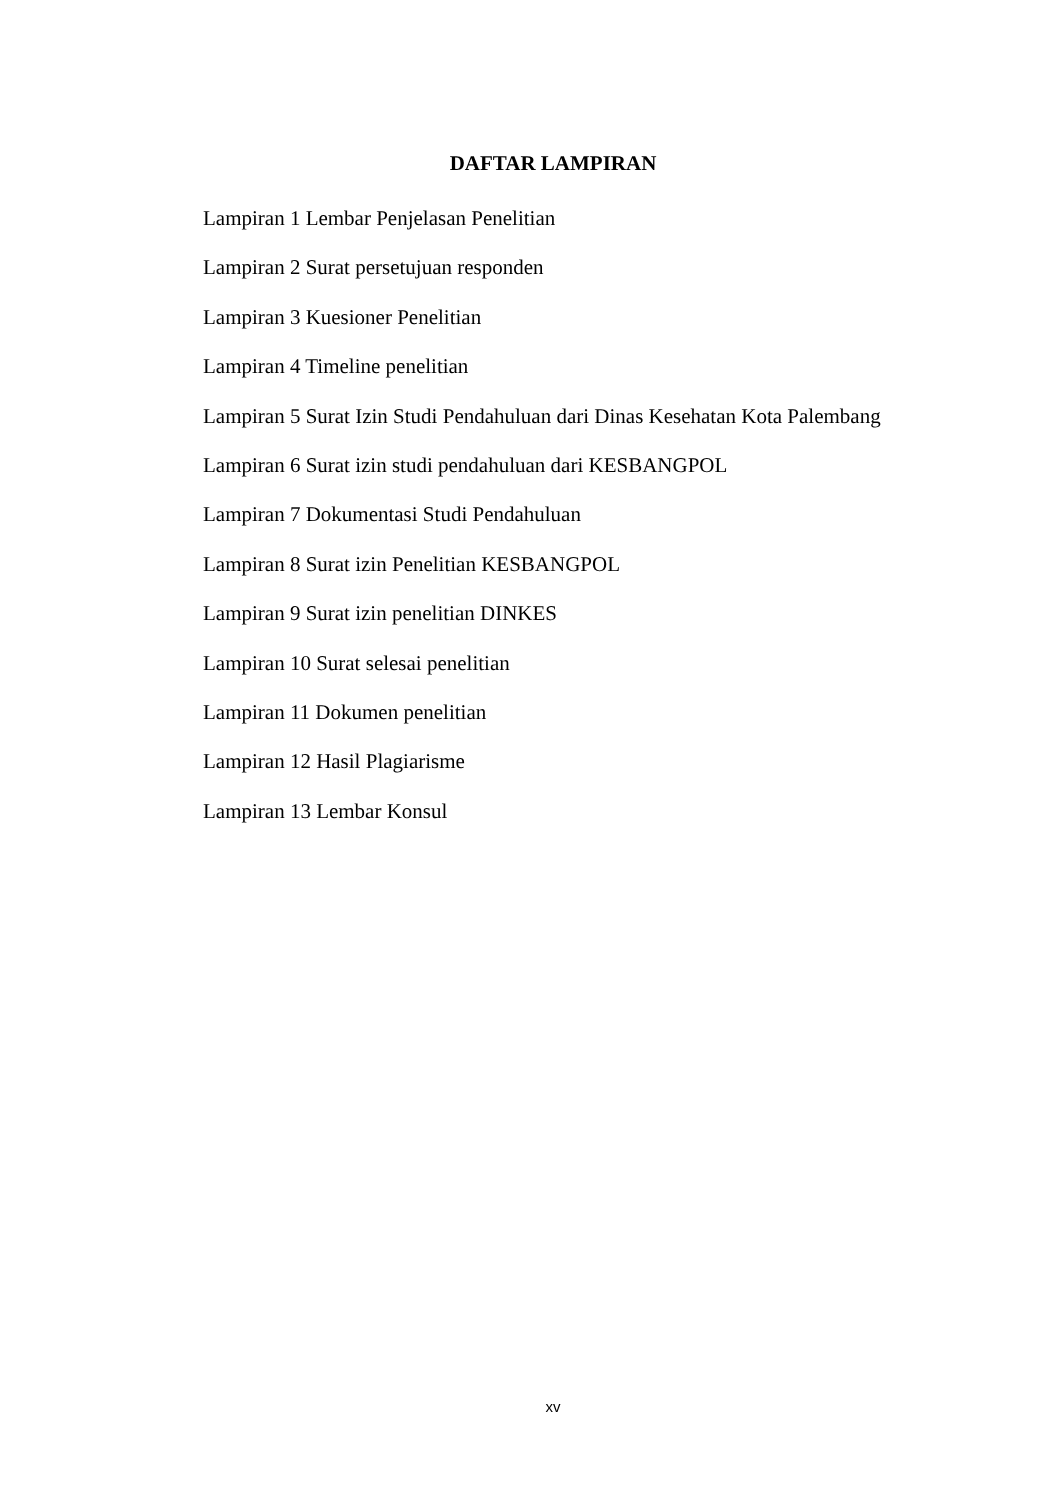DAFTAR LAMPIRAN
Lampiran 1 Lembar Penjelasan Penelitian
Lampiran 2 Surat persetujuan responden
Lampiran 3 Kuesioner Penelitian
Lampiran 4 Timeline penelitian
Lampiran 5 Surat Izin Studi Pendahuluan dari Dinas Kesehatan Kota Palembang
Lampiran 6 Surat izin studi pendahuluan dari KESBANGPOL
Lampiran 7 Dokumentasi Studi Pendahuluan
Lampiran 8 Surat izin Penelitian KESBANGPOL
Lampiran 9 Surat izin penelitian DINKES
Lampiran 10 Surat selesai penelitian
Lampiran 11 Dokumen penelitian
Lampiran 12 Hasil Plagiarisme
Lampiran 13 Lembar Konsul
xv